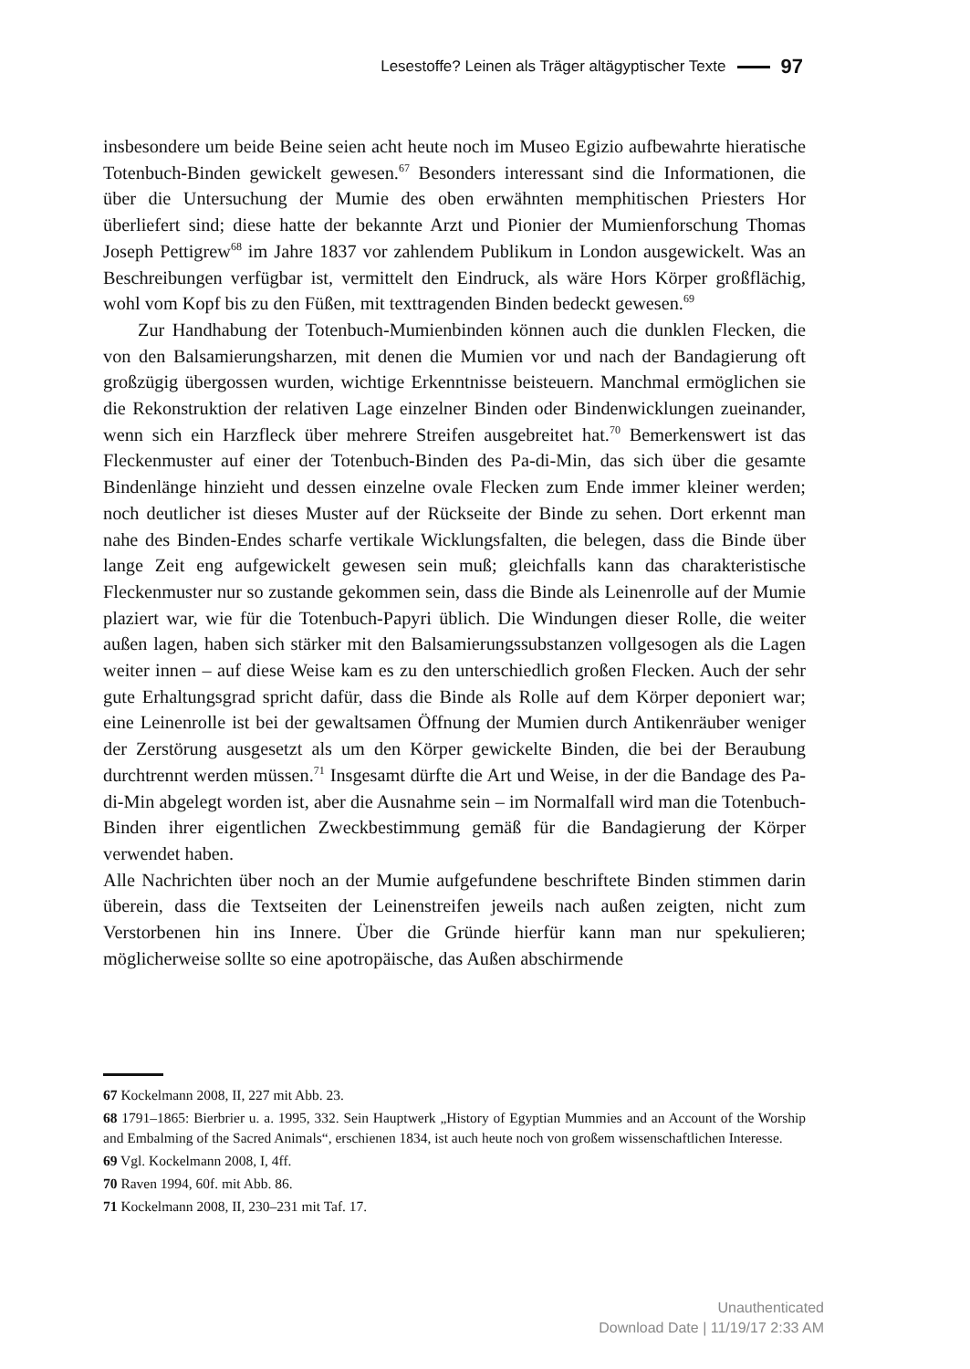Lesestoffe? Leinen als Träger altägyptischer Texte 97
insbesondere um beide Beine seien acht heute noch im Museo Egizio aufbewahrte hieratische Totenbuch-Binden gewickelt gewesen.<sup>67</sup> Besonders interessant sind die Informationen, die über die Untersuchung der Mumie des oben erwähnten memphitischen Priesters Hor überliefert sind; diese hatte der bekannte Arzt und Pionier der Mumienforschung Thomas Joseph Pettigrew<sup>68</sup> im Jahre 1837 vor zahlendem Publikum in London ausgewickelt. Was an Beschreibungen verfügbar ist, vermittelt den Eindruck, als wäre Hors Körper großflächig, wohl vom Kopf bis zu den Füßen, mit texttragenden Binden bedeckt gewesen.<sup>69</sup>
Zur Handhabung der Totenbuch-Mumienbinden können auch die dunklen Flecken, die von den Balsamierungsharzen, mit denen die Mumien vor und nach der Bandagierung oft großzügig übergossen wurden, wichtige Erkenntnisse beisteuern. Manchmal ermöglichen sie die Rekonstruktion der relativen Lage einzelner Binden oder Bindenwicklungen zueinander, wenn sich ein Harzfleck über mehrere Streifen ausgebreitet hat.<sup>70</sup> Bemerkenswert ist das Fleckenmuster auf einer der Totenbuch-Binden des Pa-di-Min, das sich über die gesamte Bindenlänge hinzieht und dessen einzelne ovale Flecken zum Ende immer kleiner werden; noch deutlicher ist dieses Muster auf der Rückseite der Binde zu sehen. Dort erkennt man nahe des Binden-Endes scharfe vertikale Wicklungsfalten, die belegen, dass die Binde über lange Zeit eng aufgewickelt gewesen sein muß; gleichfalls kann das charakteristische Fleckenmuster nur so zustande gekommen sein, dass die Binde als Leinenrolle auf der Mumie plaziert war, wie für die Totenbuch-Papyri üblich. Die Windungen dieser Rolle, die weiter außen lagen, haben sich stärker mit den Balsamierungssubstanzen vollgesogen als die Lagen weiter innen – auf diese Weise kam es zu den unterschiedlich großen Flecken. Auch der sehr gute Erhaltungsgrad spricht dafür, dass die Binde als Rolle auf dem Körper deponiert war; eine Leinenrolle ist bei der gewaltsamen Öffnung der Mumien durch Antikenräuber weniger der Zerstörung ausgesetzt als um den Körper gewickelte Binden, die bei der Beraubung durchtrennt werden müssen.<sup>71</sup> Insgesamt dürfte die Art und Weise, in der die Bandage des Pa-di-Min abgelegt worden ist, aber die Ausnahme sein – im Normalfall wird man die Totenbuch-Binden ihrer eigentlichen Zweckbestimmung gemäß für die Bandagierung der Körper verwendet haben.
Alle Nachrichten über noch an der Mumie aufgefundene beschriftete Binden stimmen darin überein, dass die Textseiten der Leinenstreifen jeweils nach außen zeigten, nicht zum Verstorbenen hin ins Innere. Über die Gründe hierfür kann man nur spekulieren; möglicherweise sollte so eine apotropäische, das Außen abschirmende
67 Kockelmann 2008, II, 227 mit Abb. 23.
68 1791–1865: Bierbrier u. a. 1995, 332. Sein Hauptwerk „History of Egyptian Mummies and an Account of the Worship and Embalming of the Sacred Animals“, erschienen 1834, ist auch heute noch von großem wissenschaftlichen Interesse.
69 Vgl. Kockelmann 2008, I, 4ff.
70 Raven 1994, 60f. mit Abb. 86.
71 Kockelmann 2008, II, 230–231 mit Taf. 17.
Unauthenticated
Download Date | 11/19/17 2:33 AM